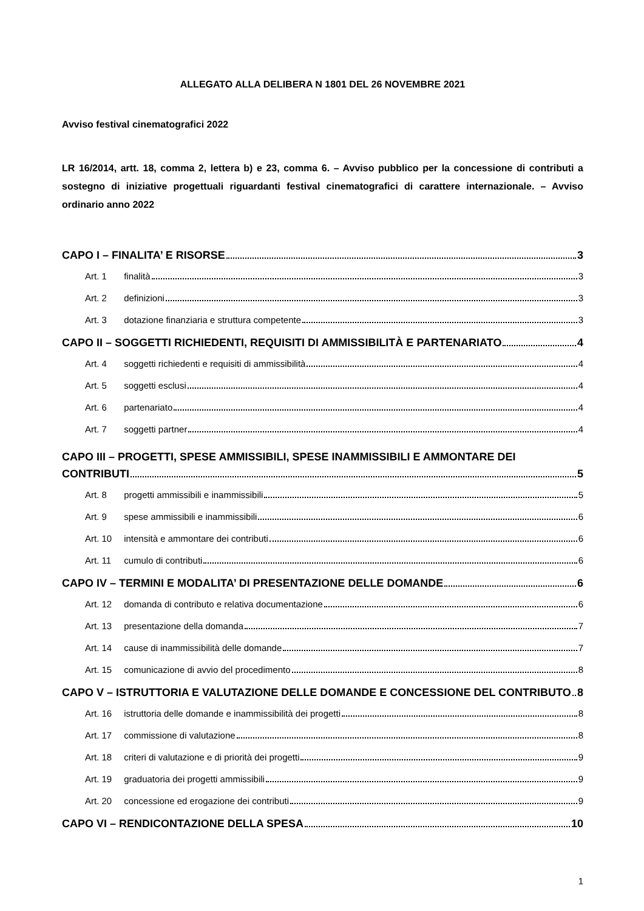ALLEGATO ALLA DELIBERA N 1801 DEL 26 NOVEMBRE 2021
Avviso festival cinematografici 2022
LR 16/2014, artt. 18, comma 2, lettera b) e 23, comma 6. – Avviso pubblico per la concessione di contributi a sostegno di iniziative progettuali riguardanti festival cinematografici di carattere internazionale. – Avviso ordinario anno 2022
CAPO I – FINALITA’ E RISORSE 3
Art. 1 finalità 3
Art. 2 definizioni 3
Art. 3 dotazione finanziaria e struttura competente 3
CAPO II – SOGGETTI RICHIEDENTI, REQUISITI DI AMMISSIBILITÀ E PARTENARIATO 4
Art. 4 soggetti richiedenti e requisiti di ammissibilità 4
Art. 5 soggetti esclusi 4
Art. 6 partenariato 4
Art. 7 soggetti partner 4
CAPO III – PROGETTI, SPESE AMMISSIBILI, SPESE INAMMISSIBILI E AMMONTARE DEI
CONTRIBUTI 5
Art. 8 progetti ammissibili e inammissibili 5
Art. 9 spese ammissibili e inammissibili 6
Art. 10 intensità e ammontare dei contributi 6
Art. 11 cumulo di contributi 6
CAPO IV – TERMINI E MODALITA’ DI PRESENTAZIONE DELLE DOMANDE 6
Art. 12 domanda di contributo e relativa documentazione 6
Art. 13 presentazione della domanda 7
Art. 14 cause di inammissibilità delle domande 7
Art. 15 comunicazione di avvio del procedimento 8
CAPO V – ISTRUTTORIA E VALUTAZIONE DELLE DOMANDE E CONCESSIONE DEL CONTRIBUTO 8
Art. 16 istruttoria delle domande e inammissibilità dei progetti 8
Art. 17 commissione di valutazione 8
Art. 18 criteri di valutazione e di priorità dei progetti 9
Art. 19 graduatoria dei progetti ammissibili 9
Art. 20 concessione ed erogazione dei contributi 9
CAPO VI – RENDICONTAZIONE DELLA SPESA 10
1